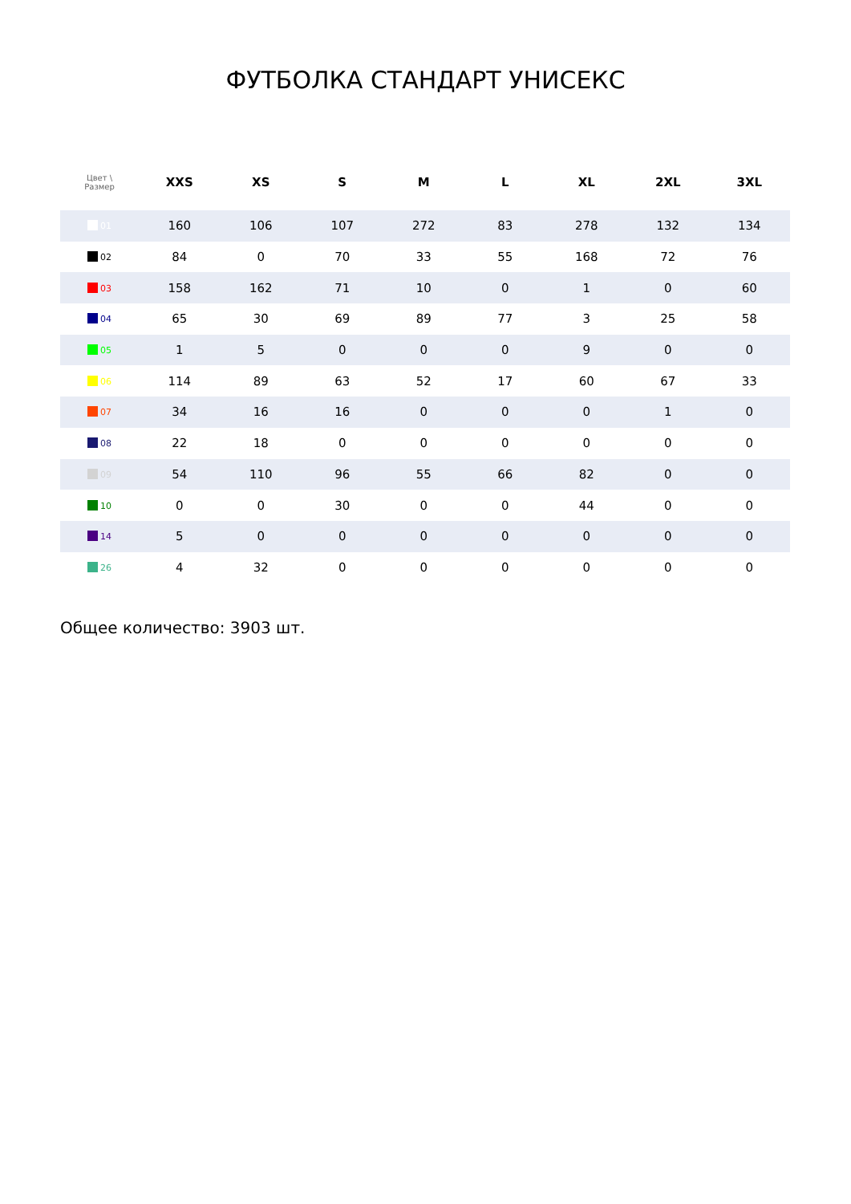ФУТБОЛКА СТАНДАРТ УНИСЕКС
| Цвет \ Размер | XXS | XS | S | M | L | XL | 2XL | 3XL |
| --- | --- | --- | --- | --- | --- | --- | --- | --- |
| 01 | 160 | 106 | 107 | 272 | 83 | 278 | 132 | 134 |
| 02 | 84 | 0 | 70 | 33 | 55 | 168 | 72 | 76 |
| 03 | 158 | 162 | 71 | 10 | 0 | 1 | 0 | 60 |
| 04 | 65 | 30 | 69 | 89 | 77 | 3 | 25 | 58 |
| 05 | 1 | 5 | 0 | 0 | 0 | 9 | 0 | 0 |
| 06 | 114 | 89 | 63 | 52 | 17 | 60 | 67 | 33 |
| 07 | 34 | 16 | 16 | 0 | 0 | 0 | 1 | 0 |
| 08 | 22 | 18 | 0 | 0 | 0 | 0 | 0 | 0 |
| 09 | 54 | 110 | 96 | 55 | 66 | 82 | 0 | 0 |
| 10 | 0 | 0 | 30 | 0 | 0 | 44 | 0 | 0 |
| 14 | 5 | 0 | 0 | 0 | 0 | 0 | 0 | 0 |
| 26 | 4 | 32 | 0 | 0 | 0 | 0 | 0 | 0 |
Общее количество: 3903 шт.